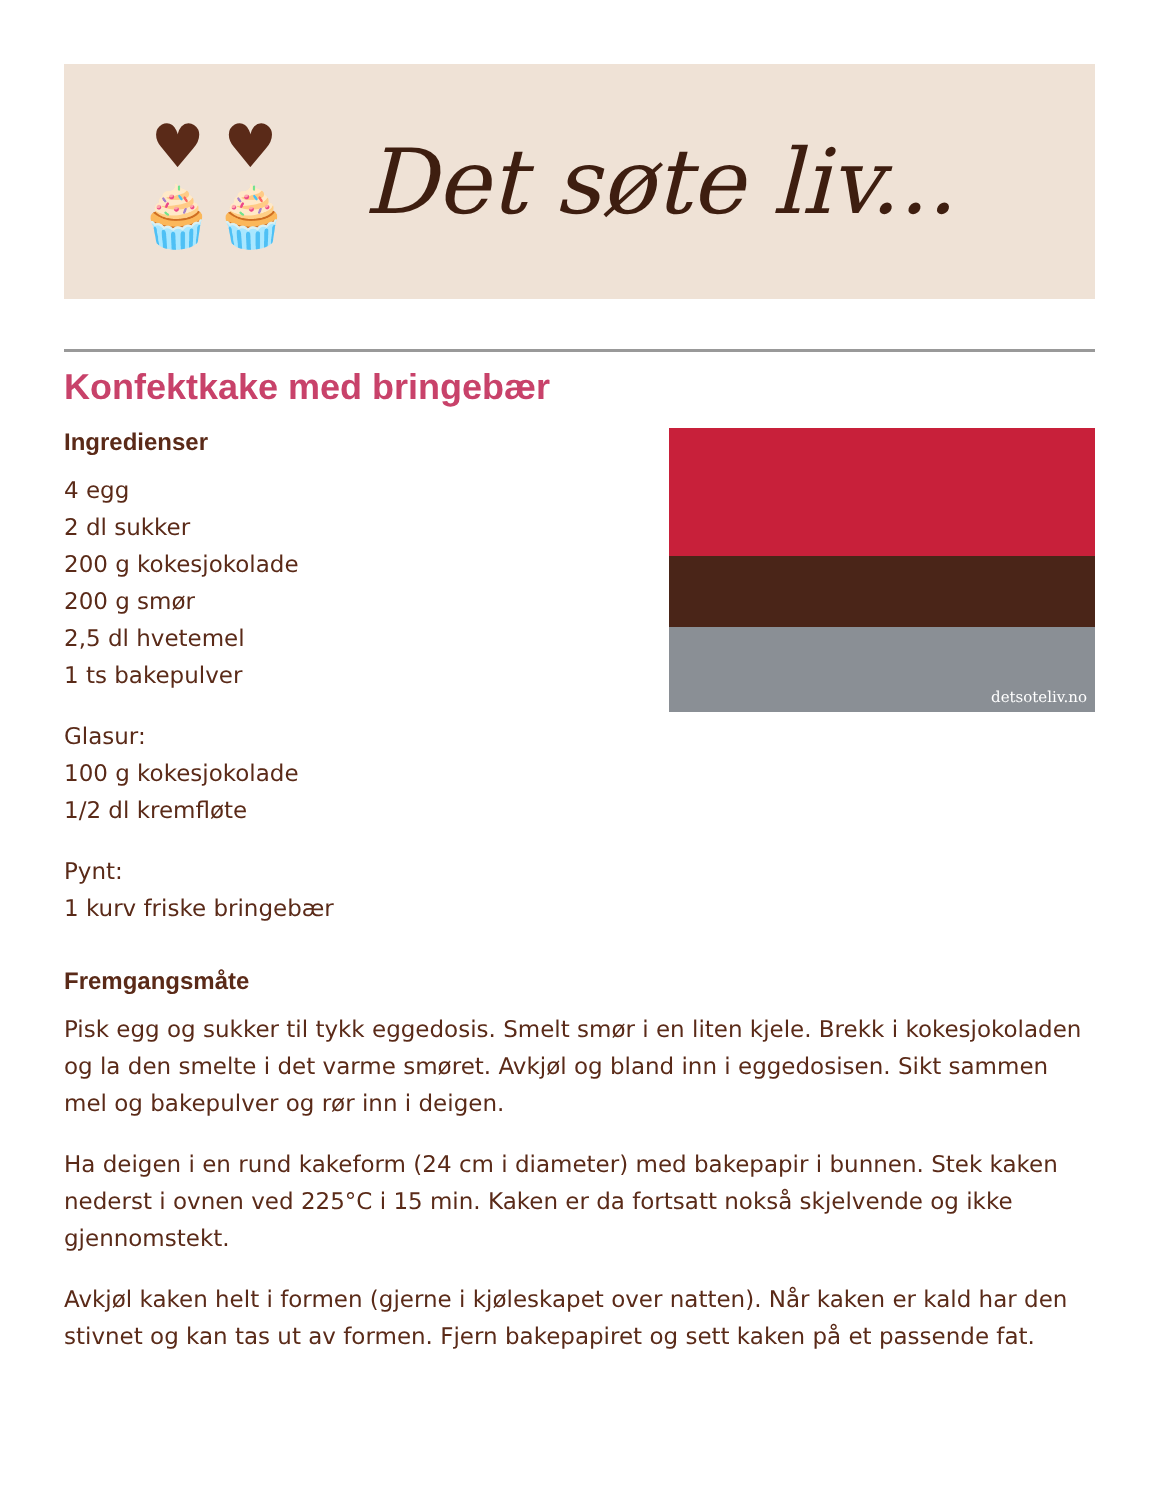♥ ♥
🧁🧁
Det søte liv...
Konfektkake med bringebær
detsoteliv.no
Ingredienser
4 egg
2 dl sukker
200 g kokesjokolade
200 g smør
2,5 dl hvetemel
1 ts bakepulver
Glasur:
100 g kokesjokolade
1/2 dl kremfløte
Pynt:
1 kurv friske bringebær
Fremgangsmåte
Pisk egg og sukker til tykk eggedosis. Smelt smør i en liten kjele. Brekk i kokesjokoladen og la den smelte i det varme smøret. Avkjøl og bland inn i eggedosisen. Sikt sammen mel og bakepulver og rør inn i deigen.
Ha deigen i en rund kakeform (24 cm i diameter) med bakepapir i bunnen. Stek kaken nederst i ovnen ved 225°C i 15 min. Kaken er da fortsatt nokså skjelvende og ikke gjennomstekt.
Avkjøl kaken helt i formen (gjerne i kjøleskapet over natten). Når kaken er kald har den stivnet og kan tas ut av formen. Fjern bakepapiret og sett kaken på et passende fat.